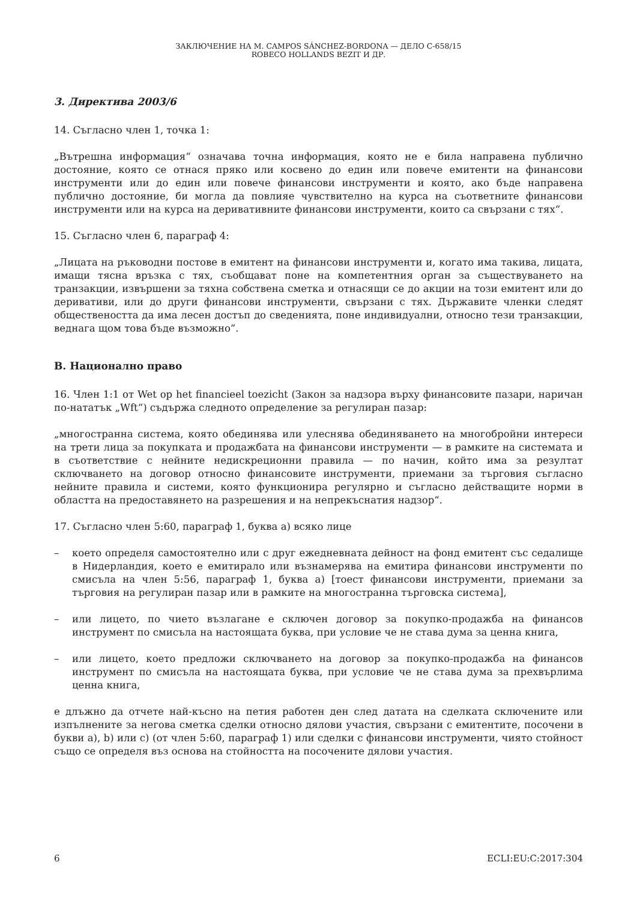ЗАКЛЮЧЕНИЕ НА M. CAMPOS SÁNCHEZ-BORDONA — ДЕЛО C-658/15
ROBECO HOLLANDS BEZIT И ДР.
3. Директива 2003/6
14. Съгласно член 1, точка 1:
„Вътрешна информация“ означава точна информация, която не е била направена публично достояние, която се отнася пряко или косвено до един или повече емитенти на финансови инструменти или до един или повече финансови инструменти и която, ако бъде направена публично достояние, би могла да повлияе чувствително на курса на съответните финансови инструменти или на курса на деривативните финансови инструменти, които са свързани с тях“.
15. Съгласно член 6, параграф 4:
„Лицата на ръководни постове в емитент на финансови инструменти и, когато има такива, лицата, имащи тясна връзка с тях, съобщават поне на компетентния орган за съществуването на транзакции, извършени за тяхна собствена сметка и отнасящи се до акции на този емитент или до деривативи, или до други финансови инструменти, свързани с тях. Държавите членки следят обществеността да има лесен достъп до сведенията, поне индивидуални, относно тези транзакции, веднага щом това бъде възможно“.
B. Национално право
16. Член 1:1 от Wet op het financieel toezicht (Закон за надзора върху финансовите пазари, наричан по-нататък „Wft“) съдържа следното определение за регулиран пазар:
„многостранна система, която обединява или улеснява обединяването на многобройни интереси на трети лица за покупката и продажбата на финансови инструменти — в рамките на системата и в съответствие с нейните недискреционни правила — по начин, който има за резултат сключването на договор относно финансовите инструменти, приемани за търговия съгласно нейните правила и системи, която функционира регулярно и съгласно действащите норми в областта на предоставянето на разрешения и на непрекъснатия надзор“.
17. Съгласно член 5:60, параграф 1, буква а) всяко лице
– което определя самостоятелно или с друг ежедневната дейност на фонд емитент със седалище в Нидерландия, което е емитирало или възнамерява на емитира финансови инструменти по смисъла на член 5:56, параграф 1, буква а) [тоест финансови инструменти, приемани за търговия на регулиран пазар или в рамките на многостранна търговска система],
– или лицето, по чието възлагане е сключен договор за покупко-продажба на финансов инструмент по смисъла на настоящата буква, при условие че не става дума за ценна книга,
– или лицето, което предложи сключването на договор за покупко-продажба на финансов инструмент по смисъла на настоящата буква, при условие че не става дума за прехвърлима ценна книга,
е длъжно да отчете най-късно на петия работен ден след датата на сделката сключените или изпълнените за негова сметка сделки относно дялови участия, свързани с емитентите, посочени в букви а), b) или с) (от член 5:60, параграф 1) или сделки с финансови инструменти, чиято стойност също се определя въз основа на стойността на посочените дялови участия.
6 ECLI:EU:C:2017:304